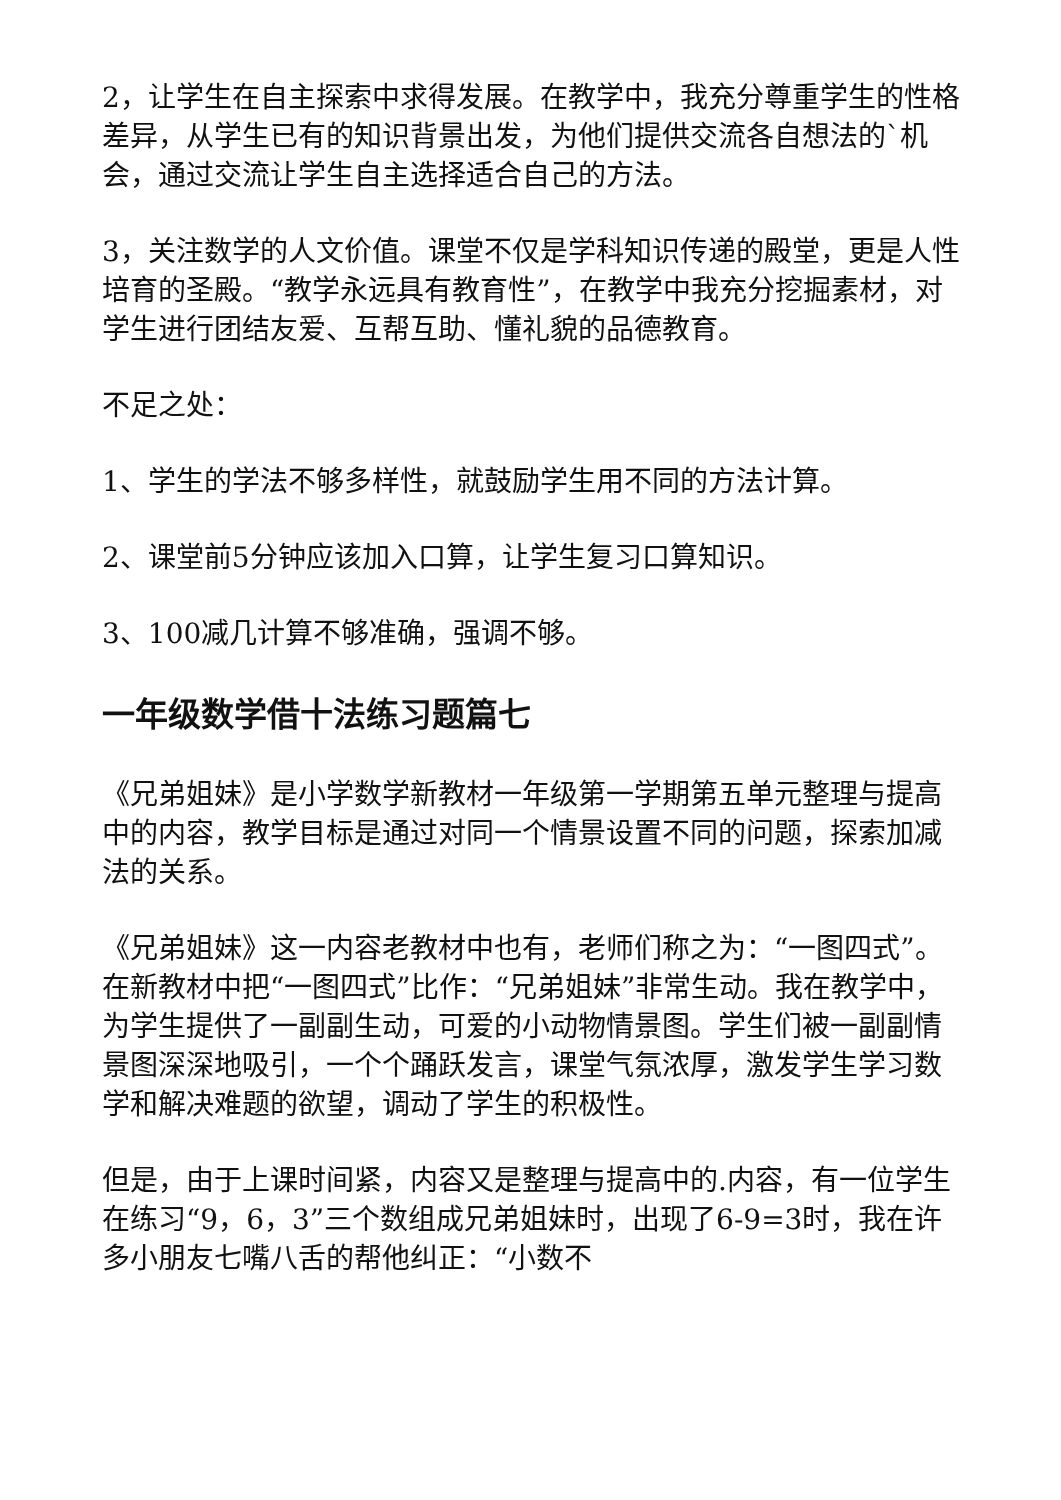2，让学生在自主探索中求得发展。在教学中，我充分尊重学生的性格差异，从学生已有的知识背景出发，为他们提供交流各自想法的`机会，通过交流让学生自主选择适合自己的方法。
3，关注数学的人文价值。课堂不仅是学科知识传递的殿堂，更是人性培育的圣殿。“教学永远具有教育性”，在教学中我充分挖掘素材，对学生进行团结友爱、互帮互助、懂礼貌的品德教育。
不足之处：
1、学生的学法不够多样性，就鼓励学生用不同的方法计算。
2、课堂前5分钟应该加入口算，让学生复习口算知识。
3、100减几计算不够准确，强调不够。
一年级数学借十法练习题篇七
《兄弟姐妹》是小学数学新教材一年级第一学期第五单元整理与提高中的内容，教学目标是通过对同一个情景设置不同的问题，探索加减法的关系。
《兄弟姐妹》这一内容老教材中也有，老师们称之为：“一图四式”。在新教材中把“一图四式”比作：“兄弟姐妹”非常生动。我在教学中，为学生提供了一副副生动，可爱的小动物情景图。学生们被一副副情景图深深地吸引，一个个踊跃发言，课堂气氛浓厚，激发学生学习数学和解决难题的欲望，调动了学生的积极性。
但是，由于上课时间紧，内容又是整理与提高中的.内容，有一位学生在练习“9，6，3”三个数组成兄弟姐妹时，出现了6-9=3时，我在许多小朋友七嘴八舌的帮他纠正：“小数不